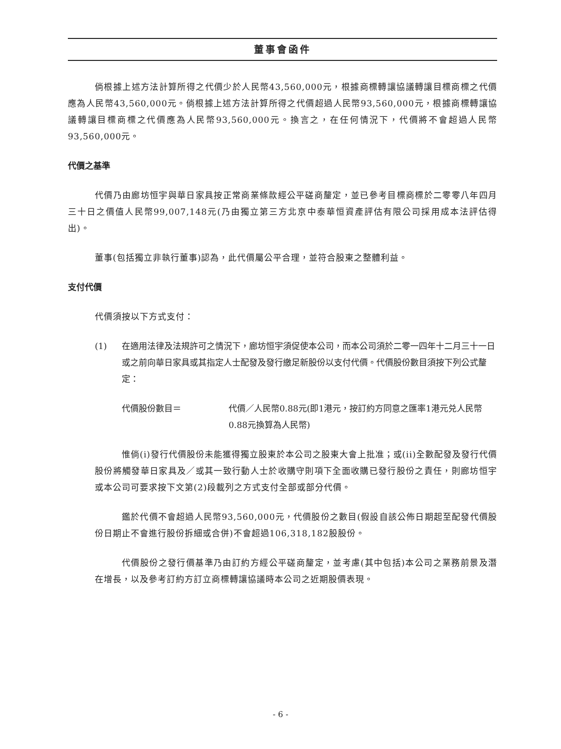董事會函件
倘根據上述方法計算所得之代價少於人民幣43,560,000元，根據商標轉讓協議轉讓目標商標之代價應為人民幣43,560,000元。倘根據上述方法計算所得之代價超過人民幣93,560,000元，根據商標轉讓協議轉讓目標商標之代價應為人民幣93,560,000元。換言之，在任何情況下，代價將不會超過人民幣93,560,000元。
代價之基準
代價乃由廊坊恒宇與華日家具按正常商業條款經公平磋商釐定，並已參考目標商標於二零零八年四月三十日之價值人民幣99,007,148元(乃由獨立第三方北京中泰華恒資產評估有限公司採用成本法評估得出)。
董事(包括獨立非執行董事)認為，此代價屬公平合理，並符合股東之整體利益。
支付代價
代價須按以下方式支付：
(1) 在適用法律及法規許可之情況下，廊坊恒宇須促使本公司，而本公司須於二零一四年十二月三十一日或之前向華日家具或其指定人士配發及發行繳足新股份以支付代價。代價股份數目須按下列公式釐定：
代價股份數目＝ 代價／人民幣0.88元(即1港元，按訂約方同意之匯率1港元兑人民幣0.88元換算為人民幣)
惟倘(i)發行代價股份未能獲得獨立股東於本公司之股東大會上批准；或(ii)全數配發及發行代價股份將觸發華日家具及／或其一致行動人士於收購守則項下全面收購已發行股份之責任，則廊坊恒宇或本公司可要求按下文第(2)段載列之方式支付全部或部分代價。
鑑於代價不會超過人民幣93,560,000元，代價股份之數目(假設自該公佈日期起至配發代價股份日期止不會進行股份拆細或合併)不會超過106,318,182股股份。
代價股份之發行價基準乃由訂約方經公平磋商釐定，並考慮(其中包括)本公司之業務前景及潛在增長，以及參考訂約方訂立商標轉讓協議時本公司之近期股價表現。
- 6 -